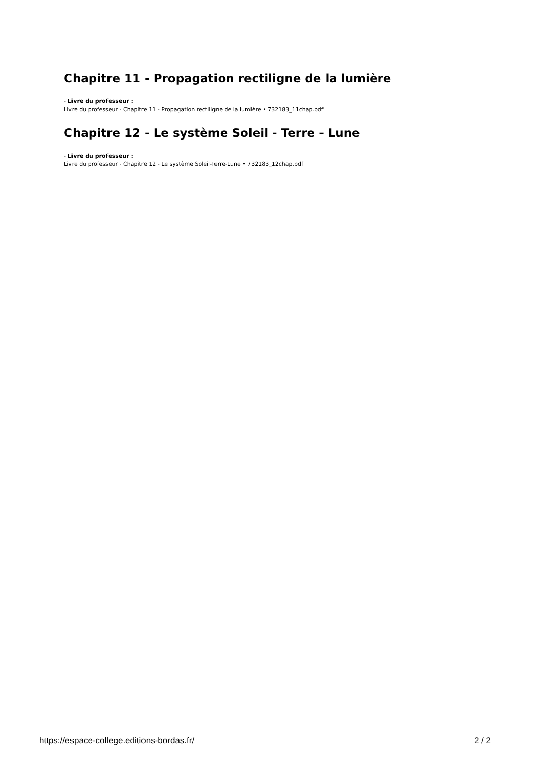Chapitre 11 - Propagation rectiligne de la lumière
- Livre du professeur :
Livre du professeur - Chapitre 11 - Propagation rectiligne de la lumière • 732183_11chap.pdf
Chapitre 12 - Le système Soleil - Terre - Lune
- Livre du professeur :
Livre du professeur - Chapitre 12 - Le système Soleil-Terre-Lune • 732183_12chap.pdf
https://espace-college.editions-bordas.fr/ 2 / 2